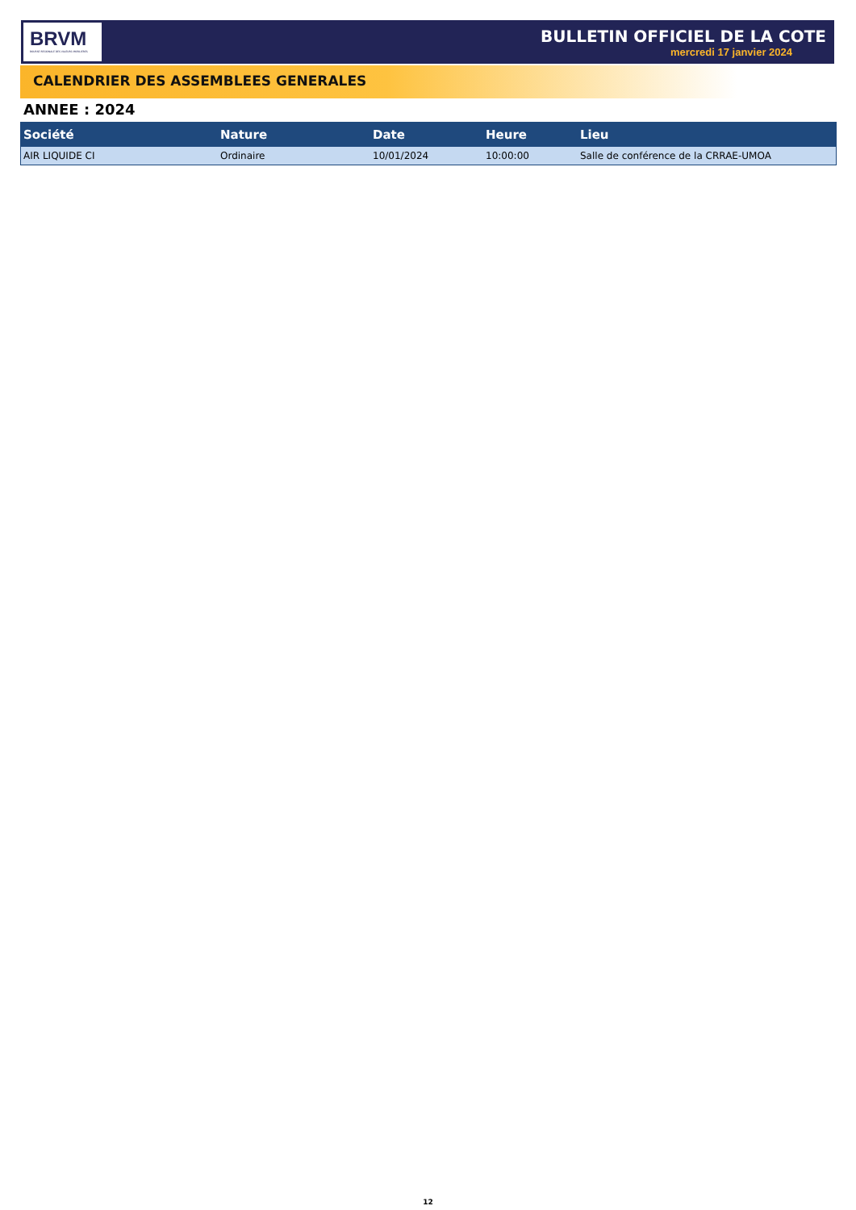BRVM
BOURSE REGIONALE DES VALEURS MOBILIERES
BULLETIN OFFICIEL DE LA COTE
mercredi 17 janvier 2024
CALENDRIER DES ASSEMBLEES GENERALES
ANNEE : 2024
| Société | Nature | Date | Heure | Lieu |
| --- | --- | --- | --- | --- |
| AIR LIQUIDE CI | Ordinaire | 10/01/2024 | 10:00:00 | Salle de conférence de la CRRAE-UMOA |
12